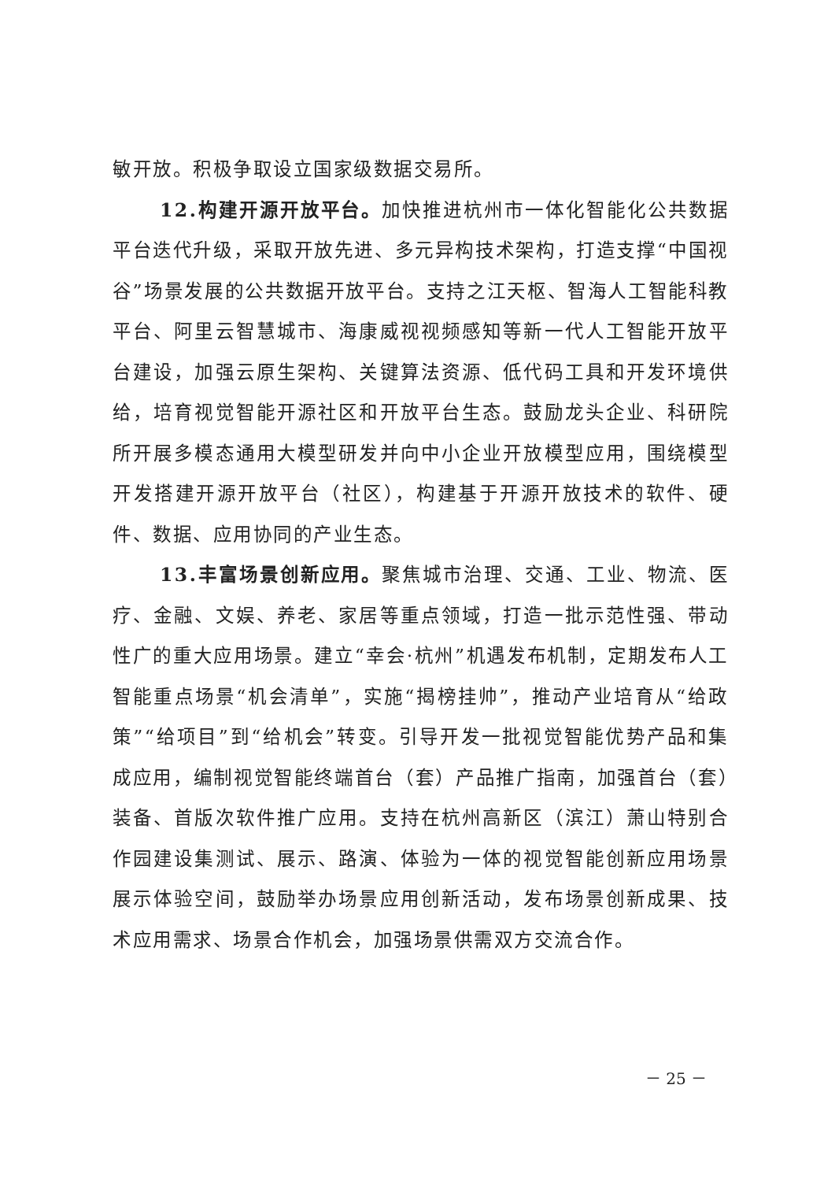敏开放。积极争取设立国家级数据交易所。
12.构建开源开放平台。加快推进杭州市一体化智能化公共数据平台迭代升级，采取开放先进、多元异构技术架构，打造支撑“中国视谷”场景发展的公共数据开放平台。支持之江天枢、智海人工智能科教平台、阿里云智慧城市、海康威视视频感知等新一代人工智能开放平台建设，加强云原生架构、关键算法资源、低代码工具和开发环境供给，培育视觉智能开源社区和开放平台生态。鼓励龙头企业、科研院所开展多模态通用大模型研发并向中小企业开放模型应用，围绕模型开发搭建开源开放平台（社区），构建基于开源开放技术的软件、硬件、数据、应用协同的产业生态。
13.丰富场景创新应用。聚焦城市治理、交通、工业、物流、医疗、金融、文娱、养老、家居等重点领域，打造一批示范性强、带动性广的重大应用场景。建立“幸会·杭州”机遇发布机制，定期发布人工智能重点场景“机会清单”，实施“揭榜挂帅”，推动产业培育从“给政策”“给项目”到“给机会”转变。引导开发一批视觉智能优势产品和集成应用，编制视觉智能终端首台（套）产品推广指南，加强首台（套）装备、首版次软件推广应用。支持在杭州高新区（滨江）萧山特别合作园建设集测试、展示、路演、体验为一体的视觉智能创新应用场景展示体验空间，鼓励举办场景应用创新活动，发布场景创新成果、技术应用需求、场景合作机会，加强场景供需双方交流合作。
－ 25 －